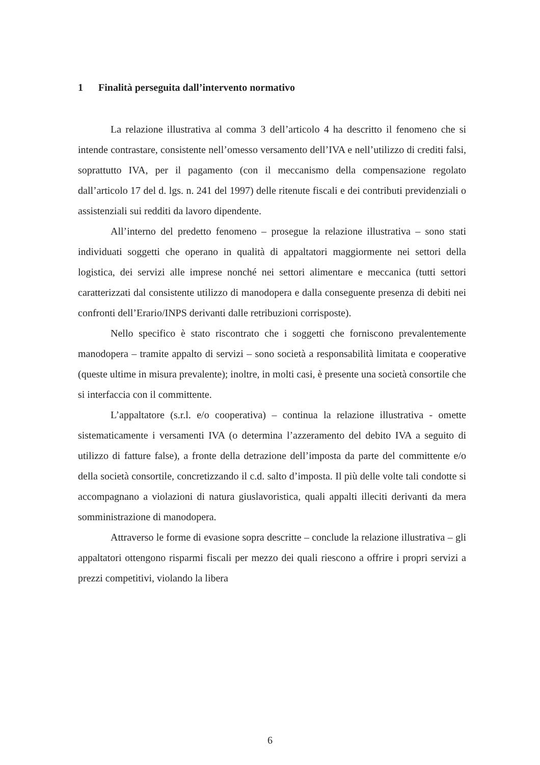1 Finalità perseguita dall’intervento normativo
La relazione illustrativa al comma 3 dell’articolo 4 ha descritto il fenomeno che si intende contrastare, consistente nell’omesso versamento dell’IVA e nell’utilizzo di crediti falsi, soprattutto IVA, per il pagamento (con il meccanismo della compensazione regolato dall’articolo 17 del d. lgs. n. 241 del 1997) delle ritenute fiscali e dei contributi previdenziali o assistenziali sui redditi da lavoro dipendente.
All’interno del predetto fenomeno – prosegue la relazione illustrativa – sono stati individuati soggetti che operano in qualità di appaltatori maggiormente nei settori della logistica, dei servizi alle imprese nonché nei settori alimentare e meccanica (tutti settori caratterizzati dal consistente utilizzo di manodopera e dalla conseguente presenza di debiti nei confronti dell’Erario/INPS derivanti dalle retribuzioni corrisposte).
Nello specifico è stato riscontrato che i soggetti che forniscono prevalentemente manodopera – tramite appalto di servizi – sono società a responsabilità limitata e cooperative (queste ultime in misura prevalente); inoltre, in molti casi, è presente una società consortile che si interfaccia con il committente.
L’appaltatore (s.r.l. e/o cooperativa) – continua la relazione illustrativa - omette sistematicamente i versamenti IVA (o determina l’azzeramento del debito IVA a seguito di utilizzo di fatture false), a fronte della detrazione dell’imposta da parte del committente e/o della società consortile, concretizzando il c.d. salto d’imposta. Il più delle volte tali condotte si accompagnano a violazioni di natura giuslavoristica, quali appalti illeciti derivanti da mera somministrazione di manodopera.
Attraverso le forme di evasione sopra descritte – conclude la relazione illustrativa – gli appaltatori ottengono risparmi fiscali per mezzo dei quali riescono a offrire i propri servizi a prezzi competitivi, violando la libera
6